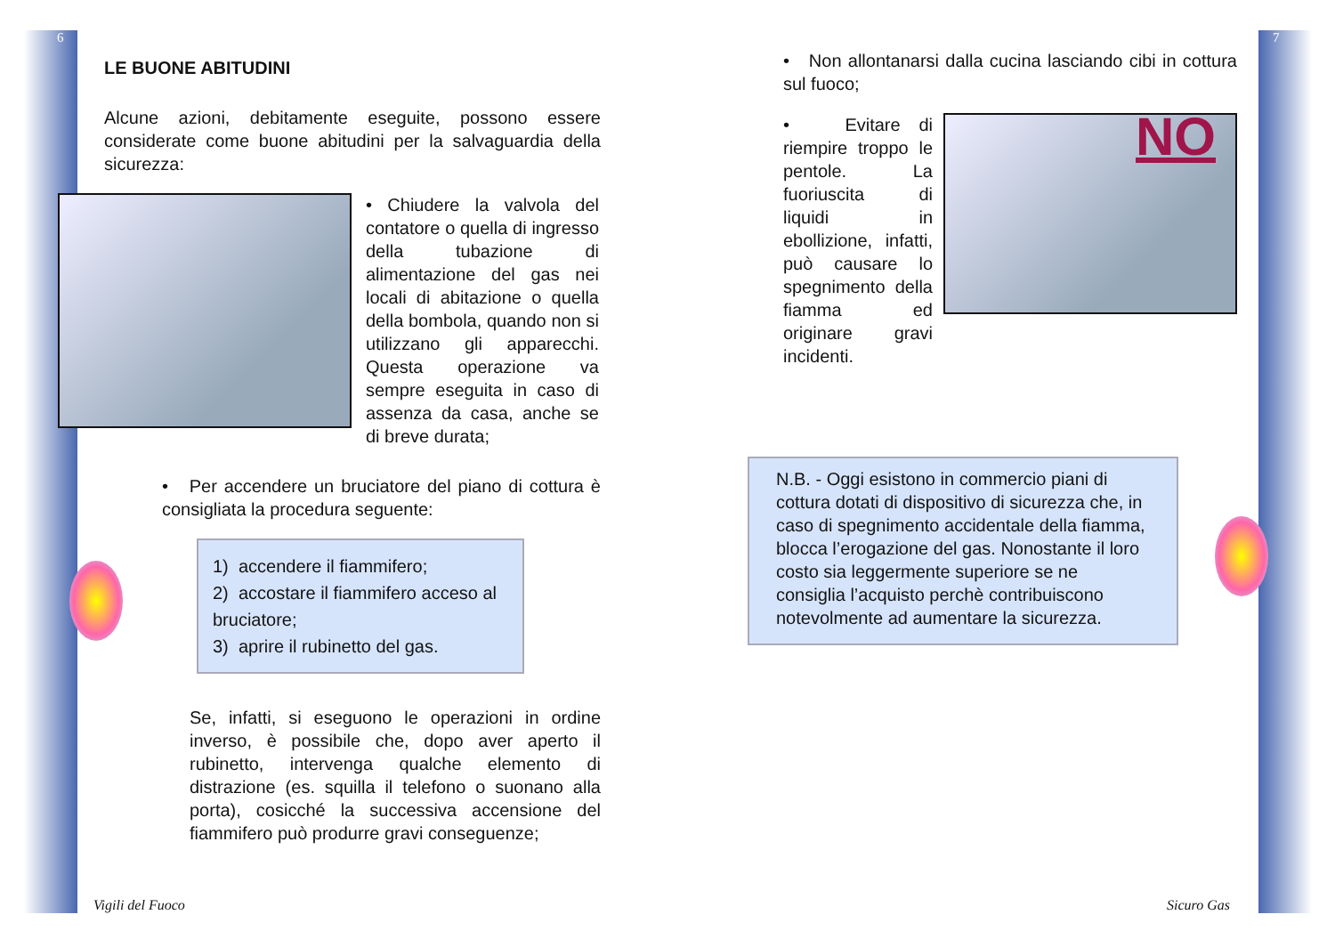6 7
LE BUONE ABITUDINI
Alcune azioni, debitamente eseguite, possono essere considerate come buone abitudini per la salvaguardia della sicurezza:
• Chiudere la valvola del contatore o quella di ingresso della tubazione di alimentazione del gas nei locali di abitazione o quella della bombola, quando non si utilizzano gli apparecchi. Questa operazione va sempre eseguita in caso di assenza da casa, anche se di breve durata;
• Per accendere un bruciatore del piano di cottura è consigliata la procedura seguente:
1) accendere il fiammifero;
2) accostare il fiammifero acceso al bruciatore;
3) aprire il rubinetto del gas.
Se, infatti, si eseguono le operazioni in ordine inverso, è possibile che, dopo aver aperto il rubinetto, intervenga qualche elemento di distrazione (es. squilla il telefono o suonano alla porta), cosicché la successiva accensione del fiammifero può produrre gravi conseguenze;
• Non allontanarsi dalla cucina lasciando cibi in cottura sul fuoco;
• Evitare di riempire troppo le pentole. La fuoriuscita di liquidi in ebollizione, infatti, può causare lo spegnimento della fiamma ed originare gravi incidenti.
NO
N.B. - Oggi esistono in commercio piani di cottura dotati di dispositivo di sicurezza che, in caso di spegnimento accidentale della fiamma, blocca l’erogazione del gas. Nonostante il loro costo sia leggermente superiore se ne consiglia l’acquisto perchè contribuiscono notevolmente ad aumentare la sicurezza.
Vigili del Fuoco Sicuro Gas